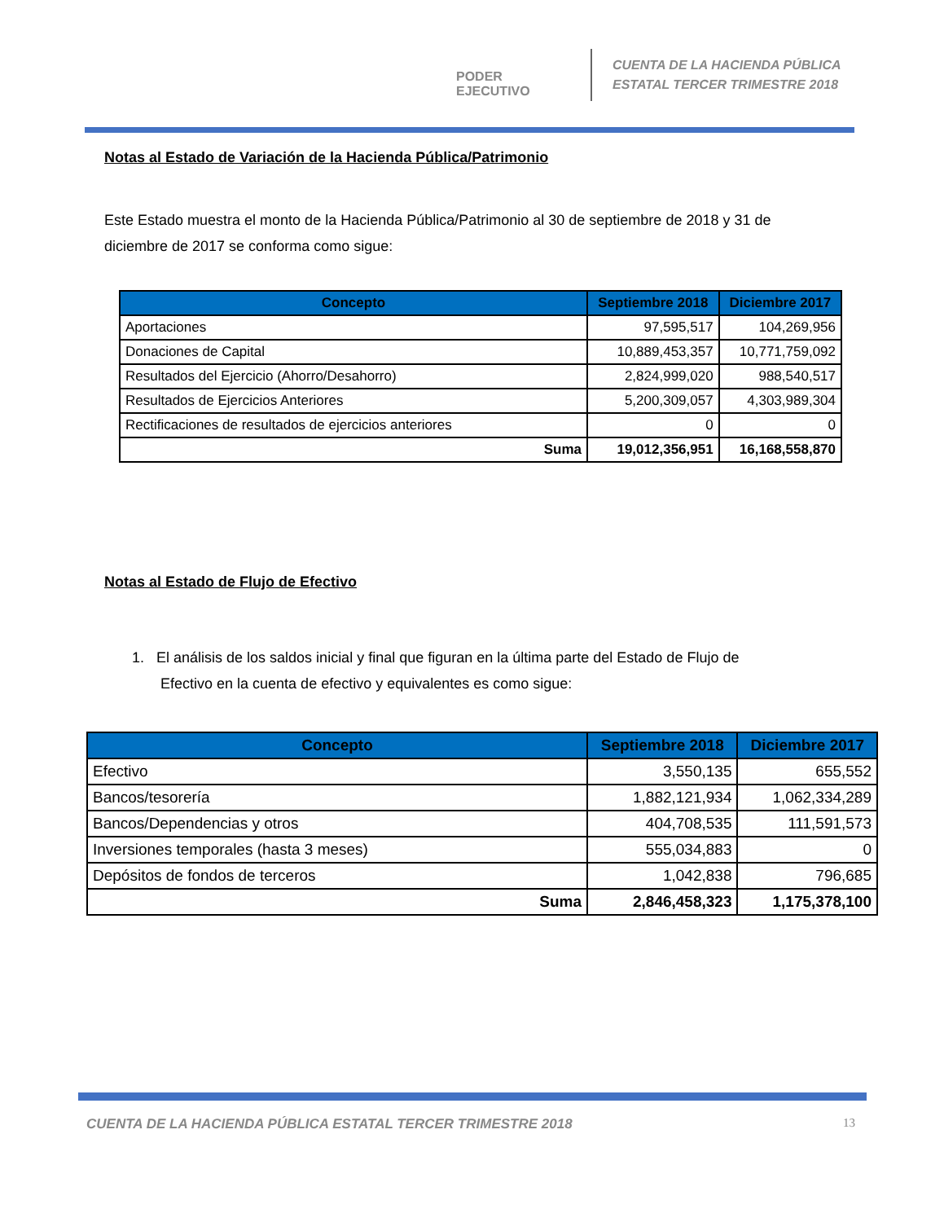PODER EJECUTIVO
CUENTA DE LA HACIENDA PÚBLICA
ESTATAL TERCER TRIMESTRE 2018
Notas al Estado de Variación de la Hacienda Pública/Patrimonio
Este Estado muestra el monto de la Hacienda Pública/Patrimonio al 30 de septiembre de 2018 y 31 de diciembre de 2017 se conforma como sigue:
| Concepto | Septiembre 2018 | Diciembre 2017 |
| --- | --- | --- |
| Aportaciones | 97,595,517 | 104,269,956 |
| Donaciones de Capital | 10,889,453,357 | 10,771,759,092 |
| Resultados del Ejercicio (Ahorro/Desahorro) | 2,824,999,020 | 988,540,517 |
| Resultados de Ejercicios Anteriores | 5,200,309,057 | 4,303,989,304 |
| Rectificaciones de resultados de ejercicios anteriores | 0 | 0 |
| Suma | 19,012,356,951 | 16,168,558,870 |
Notas al Estado de Flujo de Efectivo
1. El análisis de los saldos inicial y final que figuran en la última parte del Estado de Flujo de
Efectivo en la cuenta de efectivo y equivalentes es como sigue:
| Concepto | Septiembre 2018 | Diciembre 2017 |
| --- | --- | --- |
| Efectivo | 3,550,135 | 655,552 |
| Bancos/tesorería | 1,882,121,934 | 1,062,334,289 |
| Bancos/Dependencias y otros | 404,708,535 | 111,591,573 |
| Inversiones temporales (hasta 3 meses) | 555,034,883 | 0 |
| Depósitos de fondos de terceros | 1,042,838 | 796,685 |
| Suma | 2,846,458,323 | 1,175,378,100 |
CUENTA DE LA HACIENDA PÚBLICA ESTATAL TERCER TRIMESTRE 2018
13